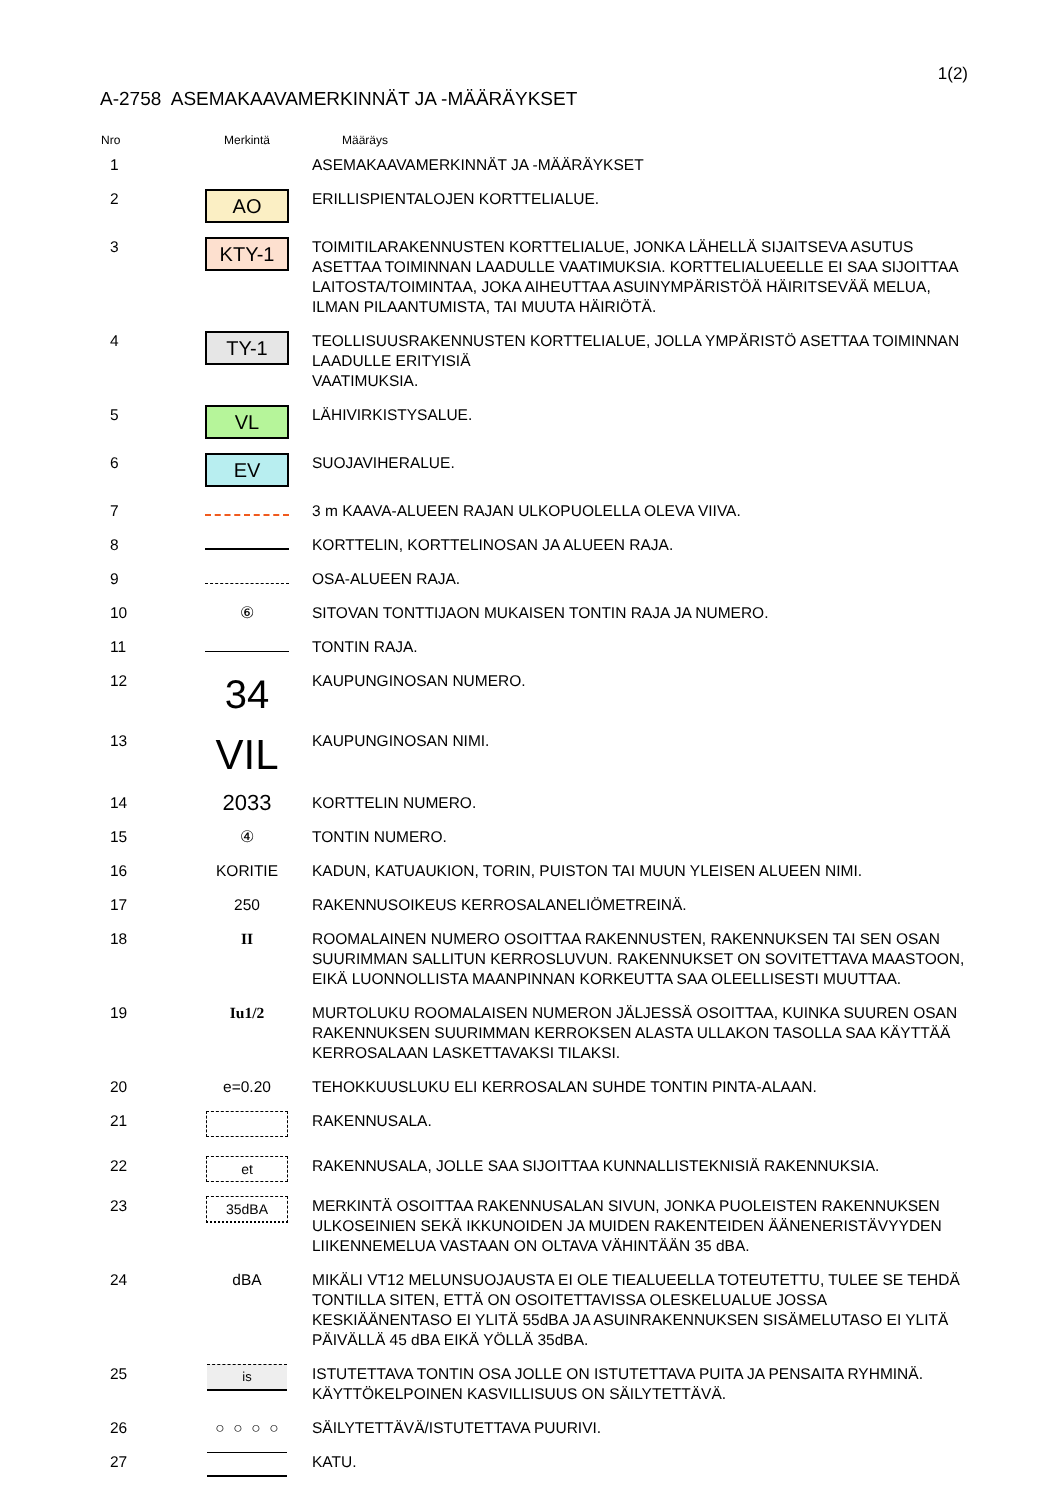1(2)
A-2758 ASEMAKAAVAMERKINNÄT JA -MÄÄRÄYKSET
| Nro | Merkintä | Määräys |
| --- | --- | --- |
| 1 | | ASEMAKAAVAMERKINNÄT JA -MÄÄRÄYKSET |
| 2 | AO | ERILLISPIENTALOJEN KORTTELIALUE. |
| 3 | KTY-1 | TOIMITILARAKENNUSTEN KORTTELIALUE, JONKA LÄHELLÄ SIJAITSEVA ASUTUS ASETTAA TOIMINNAN LAADULLE VAATIMUKSIA. KORTTELIALUEELLE EI SAA SIJOITTAA LAITOSTA/TOIMINTAA, JOKA AIHEUTTAA ASUINYMPÄRISTÖÄ HÄIRITSEVÄÄ MELUA, ILMAN PILAANTUMISTA, TAI MUUTA HÄIRIÖTÄ. |
| 4 | TY-1 | TEOLLISUUSRAKENNUSTEN KORTTELIALUE, JOLLA YMPÄRISTÖ ASETTAA TOIMINNAN LAADULLE ERITYISIÄ VAATIMUKSIA. |
| 5 | VL | LÄHIVIRKISTYSALUE. |
| 6 | EV | SUOJAVIHERALUE. |
| 7 | | 3 m KAAVA-ALUEEN RAJAN ULKOPUOLELLA OLEVA VIIVA. |
| 8 | | KORTTELIN, KORTTELINOSAN JA ALUEEN RAJA. |
| 9 | | OSA-ALUEEN RAJA. |
| 10 | ⑥ | SITOVAN TONTTIJAON MUKAISEN TONTIN RAJA JA NUMERO. |
| 11 | | TONTIN RAJA. |
| 12 | 34 | KAUPUNGINOSAN NUMERO. |
| 13 | VIL | KAUPUNGINOSAN NIMI. |
| 14 | 2033 | KORTTELIN NUMERO. |
| 15 | ④ | TONTIN NUMERO. |
| 16 | KORITIE | KADUN, KATUAUKION, TORIN, PUISTON TAI MUUN YLEISEN ALUEEN NIMI. |
| 17 | 250 | RAKENNUSOIKEUS KERROSALANELIÖMETREINÄ. |
| 18 | II | ROOMALAINEN NUMERO OSOITTAA RAKENNUSTEN, RAKENNUKSEN TAI SEN OSAN SUURIMMAN SALLITUN KERROSLUVUN. RAKENNUKSET ON SOVITETTAVA MAASTOON, EIKÄ LUONNOLLISTA MAANPINNAN KORKEUTTA SAA OLEELLISESTI MUUTTAA. |
| 19 | Iu1/2 | MURTOLUKU ROOMALAISEN NUMERON JÄLJESSÄ OSOITTAA, KUINKA SUUREN OSAN RAKENNUKSEN SUURIMMAN KERROKSEN ALASTA ULLAKON TASOLLA SAA KÄYTTÄÄ KERROSALAAN LASKETTAVAKSI TILAKSI. |
| 20 | e=0.20 | TEHOKKUUSLUKU ELI KERROSALAN SUHDE TONTIN PINTA-ALAAN. |
| 21 | | RAKENNUSALA. |
| 22 | et | RAKENNUSALA, JOLLE SAA SIJOITTAA KUNNALLISTEKNISIÄ RAKENNUKSIA. |
| 23 | 35dBA | MERKINTÄ OSOITTAA RAKENNUSALAN SIVUN, JONKA PUOLEISTEN RAKENNUKSEN ULKOSEINIEN SEKÄ IKKUNOIDEN JA MUIDEN RAKENTEIDEN ÄÄNENERISTÄVYYDEN LIIKENNEMELUA VASTAAN ON OLTAVA VÄHINTÄÄN 35 dBA. |
| 24 | dBA | MIKÄLI VT12 MELUNSUOJAUSTA EI OLE TIEALUEELLA TOTEUTETTU, TULEE SE TEHDÄ TONTILLA SITEN, ETTÄ ON OSOITETTAVISSA OLESKELUALUE JOSSA KESKIÄÄNENTASO EI YLITÄ 55dBA JA ASUINRAKENNUKSEN SISÄMELUTASO EI YLITÄ PÄIVÄLLÄ 45 dBA EIKÄ YÖLLÄ 35dBA. |
| 25 | is | ISTUTETTAVA TONTIN OSA JOLLE ON ISTUTETTAVA PUITA JA PENSAITA RYHMINÄ. KÄYTTÖKELPOINEN KASVILLISUUS ON SÄILYTETTÄVÄ. |
| 26 | ○ ○ ○ ○ | SÄILYTETTÄVÄ/ISTUTETTAVA PUURIVI. |
| 27 | | KATU. |